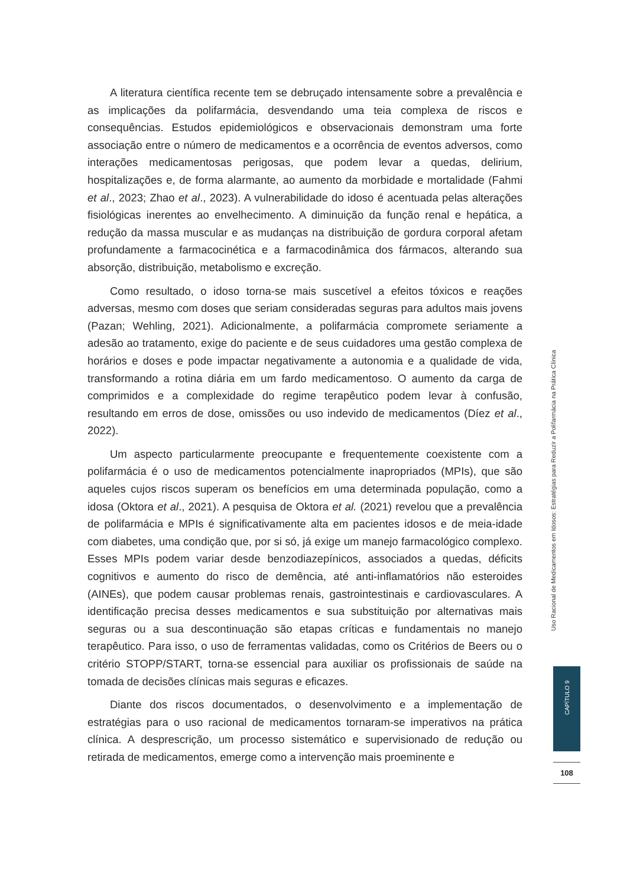A literatura científica recente tem se debruçado intensamente sobre a prevalência e as implicações da polifarmácia, desvendando uma teia complexa de riscos e consequências. Estudos epidemiológicos e observacionais demonstram uma forte associação entre o número de medicamentos e a ocorrência de eventos adversos, como interações medicamentosas perigosas, que podem levar a quedas, delirium, hospitalizações e, de forma alarmante, ao aumento da morbidade e mortalidade (Fahmi et al., 2023; Zhao et al., 2023). A vulnerabilidade do idoso é acentuada pelas alterações fisiológicas inerentes ao envelhecimento. A diminuição da função renal e hepática, a redução da massa muscular e as mudanças na distribuição de gordura corporal afetam profundamente a farmacocinética e a farmacodinâmica dos fármacos, alterando sua absorção, distribuição, metabolismo e excreção.
Como resultado, o idoso torna-se mais suscetível a efeitos tóxicos e reações adversas, mesmo com doses que seriam consideradas seguras para adultos mais jovens (Pazan; Wehling, 2021). Adicionalmente, a polifarmácia compromete seriamente a adesão ao tratamento, exige do paciente e de seus cuidadores uma gestão complexa de horários e doses e pode impactar negativamente a autonomia e a qualidade de vida, transformando a rotina diária em um fardo medicamentoso. O aumento da carga de comprimidos e a complexidade do regime terapêutico podem levar à confusão, resultando em erros de dose, omissões ou uso indevido de medicamentos (Díez et al., 2022).
Um aspecto particularmente preocupante e frequentemente coexistente com a polifarmácia é o uso de medicamentos potencialmente inapropriados (MPIs), que são aqueles cujos riscos superam os benefícios em uma determinada população, como a idosa (Oktora et al., 2021). A pesquisa de Oktora et al. (2021) revelou que a prevalência de polifarmácia e MPIs é significativamente alta em pacientes idosos e de meia-idade com diabetes, uma condição que, por si só, já exige um manejo farmacológico complexo. Esses MPIs podem variar desde benzodiazepínicos, associados a quedas, déficits cognitivos e aumento do risco de demência, até anti-inflamatórios não esteroides (AINEs), que podem causar problemas renais, gastrointestinais e cardiovasculares. A identificação precisa desses medicamentos e sua substituição por alternativas mais seguras ou a sua descontinuação são etapas críticas e fundamentais no manejo terapêutico. Para isso, o uso de ferramentas validadas, como os Critérios de Beers ou o critério STOPP/START, torna-se essencial para auxiliar os profissionais de saúde na tomada de decisões clínicas mais seguras e eficazes.
Diante dos riscos documentados, o desenvolvimento e a implementação de estratégias para o uso racional de medicamentos tornaram-se imperativos na prática clínica. A desprescrição, um processo sistemático e supervisionado de redução ou retirada de medicamentos, emerge como a intervenção mais proeminente e
Uso Racional de Medicamentos em Idosos: Estratégias para Reduzir a Polifarmácia na Prática Clínica
CAPÍTULO 9
108